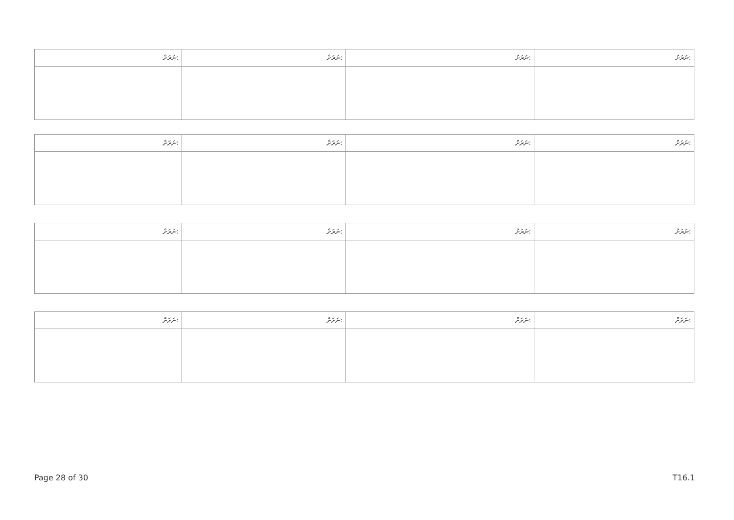| ނަރަށް: | ނަރަށް: | ނަރަށް: | ނަރަށް: |
| ނަރަށް: | ނަރަށް: | ނަރަށް: | ނަރަށް: |
| ނަރަށް: | ނަރަށް: | ނަރަށް: | ނަރަށް: |
| ނަރަށް: | ނަރަށް: | ނަރަށް: | ނަރަށް: |
Page 28 of 30 T16.1